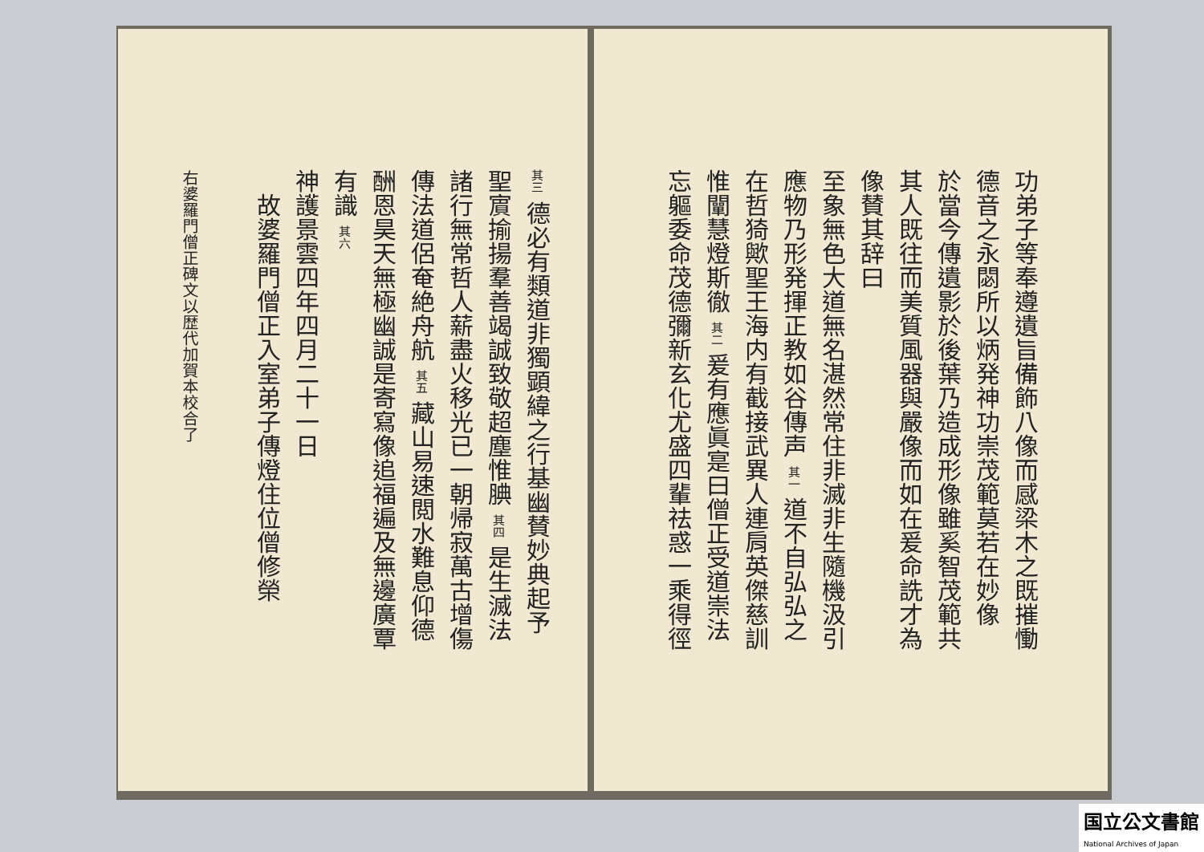功弟子等奉遵遺旨備飾八像而感梁木之既摧慟
德音之永閟所以炳発神功崇茂範莫若在妙像
於當今傳遺影於後葉乃造成形像雖奚智茂範共
其人既往而美質風器與嚴像而如在爰命詵才為
像賛其辞曰
至象無色大道無名湛然常住非滅非生隨機汲引
應物乃形発揮正教如谷傳声 其一 道不自弘弘之
在哲猗歟聖王海内有截接武異人連肩英傑慈訓
惟闡慧燈斯徹 其二 爰有應眞寔曰僧正受道崇法
忘軀委命茂德彌新玄化尤盛四輩祛惑一乘得徑
其三 德必有類道非獨顕緯之行基幽賛妙典起予
聖賔揄揚羣善竭誠致敬超塵惟腆 其四 是生滅法
諸行無常哲人薪盡火移光已一朝帰寂萬古增傷
傳法道侶奄絶舟航 其五 藏山易速閲水難息仰德
酬恩昊天無極幽誠是寄寫像追福遍及無邊廣覃
有識 其六
神護景雲四年四月二十一日
　故婆羅門僧正入室弟子傳燈住位僧修榮
右婆羅門僧正碑文以歴代加賀本校合了
国立公文書館
National Archives of Japan